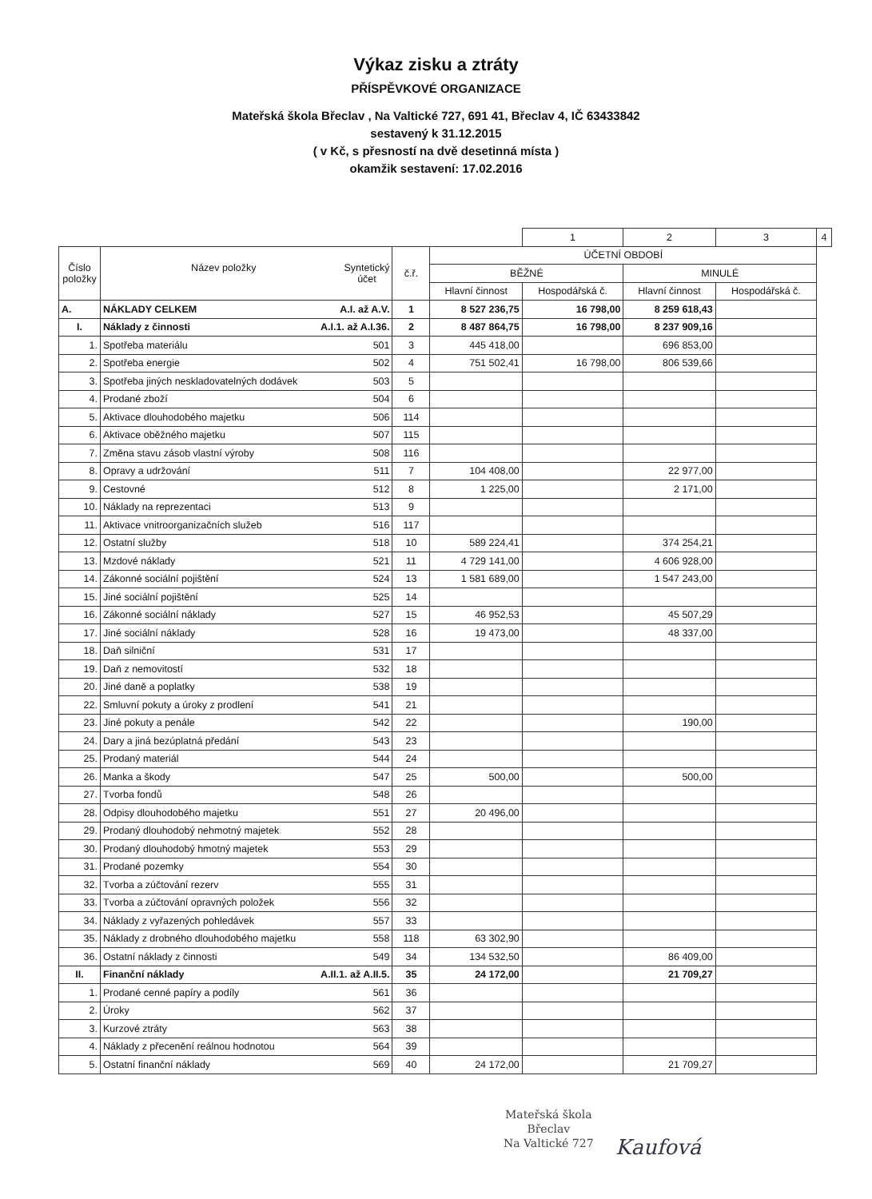Výkaz zisku a ztráty
PŘÍSPĚVKOVÉ ORGANIZACE
Mateřská škola Břeclav , Na Valtické 727, 691 41, Břeclav 4, IČ 63433842
sestavený k 31.12.2015
( v Kč, s přesností na dvě desetinná místa )
okamžik sestavení: 17.02.2016
| | | | | 1 | 2 | 3 | 4 |
| Číslo položky | Syntetický účet Název položky | č.ř. | ÚČETNÍ OBDOBÍ | | | | |
| | | | BĚŽNÉ | | MINULÉ | | |
| | | | Hlavní činnost | Hospodářská č. | Hlavní činnost | Hospodářská č. | |
| A. | A.I. až A.V. NÁKLADY CELKEM | 1 | 8 527 236,75 | 16 798,00 | 8 259 618,43 | | |
| I. | A.I.1. až A.I.36. Náklady z činnosti | 2 | 8 487 864,75 | 16 798,00 | 8 237 909,16 | | |
| 1. | 501 Spotřeba materiálu | 3 | 445 418,00 | | 696 853,00 | | |
| 2. | 502 Spotřeba energie | 4 | 751 502,41 | 16 798,00 | 806 539,66 | | |
| 3. | 503 Spotřeba jiných neskladovatelných dodávek | 5 | | | | | |
| 4. | 504 Prodané zboží | 6 | | | | | |
| 5. | 506 Aktivace dlouhodobého majetku | 114 | | | | | |
| 6. | 507 Aktivace oběžného majetku | 115 | | | | | |
| 7. | 508 Změna stavu zásob vlastní výroby | 116 | | | | | |
| 8. | 511 Opravy a udržování | 7 | 104 408,00 | | 22 977,00 | | |
| 9. | 512 Cestovné | 8 | 1 225,00 | | 2 171,00 | | |
| 10. | 513 Náklady na reprezentaci | 9 | | | | | |
| 11. | 516 Aktivace vnitroorganizačních služeb | 117 | | | | | |
| 12. | 518 Ostatní služby | 10 | 589 224,41 | | 374 254,21 | | |
| 13. | 521 Mzdové náklady | 11 | 4 729 141,00 | | 4 606 928,00 | | |
| 14. | 524 Zákonné sociální pojištění | 13 | 1 581 689,00 | | 1 547 243,00 | | |
| 15. | 525 Jiné sociální pojištění | 14 | | | | | |
| 16. | 527 Zákonné sociální náklady | 15 | 46 952,53 | | 45 507,29 | | |
| 17. | 528 Jiné sociální náklady | 16 | 19 473,00 | | 48 337,00 | | |
| 18. | 531 Daň silniční | 17 | | | | | |
| 19. | 532 Daň z nemovitostí | 18 | | | | | |
| 20. | 538 Jiné daně a poplatky | 19 | | | | | |
| 22. | 541 Smluvní pokuty a úroky z prodlení | 21 | | | | | |
| 23. | 542 Jiné pokuty a penále | 22 | | | 190,00 | | |
| 24. | 543 Dary a jiná bezúplatná předání | 23 | | | | | |
| 25. | 544 Prodaný materiál | 24 | | | | | |
| 26. | 547 Manka a škody | 25 | 500,00 | | 500,00 | | |
| 27. | 548 Tvorba fondů | 26 | | | | | |
| 28. | 551 Odpisy dlouhodobého majetku | 27 | 20 496,00 | | | | |
| 29. | 552 Prodaný dlouhodobý nehmotný majetek | 28 | | | | | |
| 30. | 553 Prodaný dlouhodobý hmotný majetek | 29 | | | | | |
| 31. | 554 Prodané pozemky | 30 | | | | | |
| 32. | 555 Tvorba a zúčtování rezerv | 31 | | | | | |
| 33. | 556 Tvorba a zúčtování opravných položek | 32 | | | | | |
| 34. | 557 Náklady z vyřazených pohledávek | 33 | | | | | |
| 35. | 558 Náklady z drobného dlouhodobého majetku | 118 | 63 302,90 | | | | |
| 36. | 549 Ostatní náklady z činnosti | 34 | 134 532,50 | | 86 409,00 | | |
| II. | A.II.1. až A.II.5. Finanční náklady | 35 | 24 172,00 | | 21 709,27 | | |
| 1. | 561 Prodané cenné papíry a podíly | 36 | | | | | |
| 2. | 562 Úroky | 37 | | | | | |
| 3. | 563 Kurzové ztráty | 38 | | | | | |
| 4. | 564 Náklady z přecenění reálnou hodnotou | 39 | | | | | |
| 5. | 569 Ostatní finanční náklady | 40 | 24 172,00 | | 21 709,27 | | |
Mateřská škola
Břeclav
Na Valtické 727
Kaufová